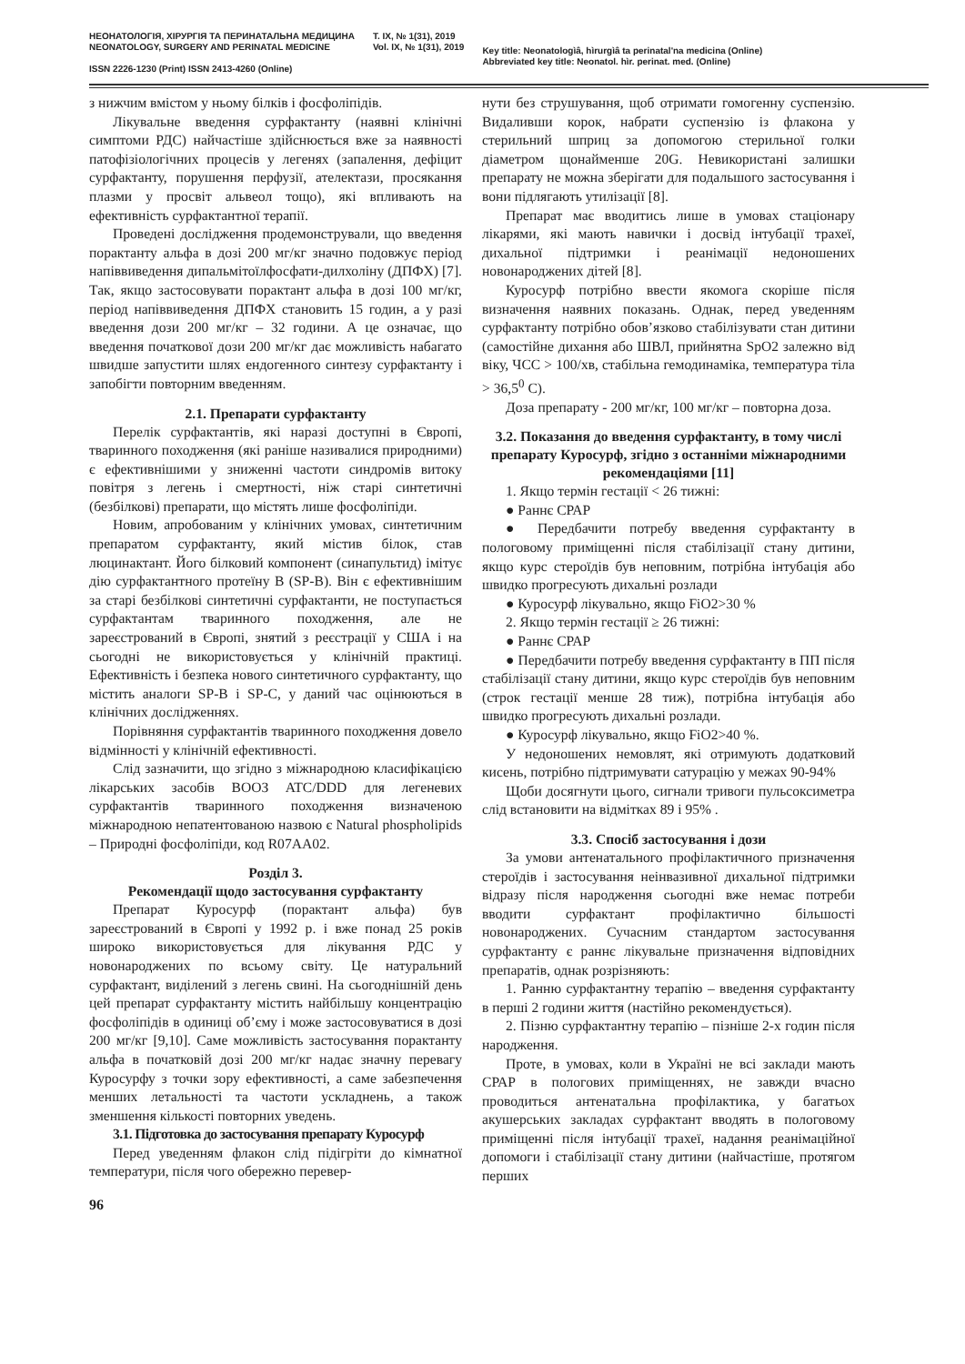НЕОНАТОЛОГІЯ, ХІРУРГІЯ ТА ПЕРИНАТАЛЬНА МЕДИЦИНА
NEONATOLOGY, SURGERY AND PERINATAL MEDICINE
ISSN 2226-1230 (Print) ISSN 2413-4260 (Online)
Т. IX, № 1(31), 2019
Vol. IX, № 1(31), 2019
Key title: Neonatologìâ, hìrurgìâ ta perinatal'na medicina (Online)
Abbreviated key title: Neonatol. hìr. perinat. med. (Online)
з нижчим вмістом у ньому білків і фосфоліпідів.
Лікувальне введення сурфактанту (наявні клінічні симптоми РДС) найчастіше здійснюється вже за наявності патофізіологічних процесів у легенях (запалення, дефіцит сурфактанту, порушення перфузії, ателектази, просякання плазми у просвіт альвеол тощо), які впливають на ефективність сурфактантної терапії.
Проведені дослідження продемонстрували, що введення порактанту альфа в дозі 200 мг/кг значно подовжує період напіввиведення дипальмітоїлфосфати-дилхоліну (ДПФХ) [7]. Так, якщо застосовувати порактант альфа в дозі 100 мг/кг, період напіввиведення ДПФХ становить 15 годин, а у разі введення дози 200 мг/кг – 32 години. А це означає, що введення початкової дози 200 мг/кг дає можливість набагато швидше запустити шлях ендогенного синтезу сурфактанту і запобігти повторним введенням.
2.1. Препарати сурфактанту
Перелік сурфактантів, які наразі доступні в Європі, тваринного походження (які раніше називалися природними) є ефективнішими у зниженні частоти синдромів витоку повітря з легень і смертності, ніж старі синтетичні (безбілкові) препарати, що містять лише фосфоліпіди.
Новим, апробованим у клінічних умовах, синтетичним препаратом сурфактанту, який містив білок, став люцинактант. Його білковий компонент (синапультид) імітує дію сурфактантного протеїну В (SP-B). Він є ефективнішим за старі безбілкові синтетичні сурфактанти, не поступається сурфактантам тваринного походження, але не зареєстрований в Європі, знятий з реєстрації у США і на сьогодні не використовується у клінічній практиці. Ефективність і безпека нового синтетичного сурфактанту, що містить аналоги SP-B і SP-C, у даний час оцінюються в клінічних дослідженнях.
Порівняння сурфактантів тваринного походження довело відмінності у клінічній ефективності.
Слід зазначити, що згідно з міжнародною класифікацією лікарських засобів ВООЗ ATC/DDD для легеневих сурфактантів тваринного походження визначеною міжнародною непатентованою назвою є Natural phospholipids – Природні фосфоліпіди, код R07AA02.
Розділ 3.
Рекомендації щодо застосування сурфактанту
Препарат Куросурф (порактант альфа) був зареєстрований в Європі у 1992 р. і вже понад 25 років широко використовується для лікування РДС у новонароджених по всьому світу. Це натуральний сурфактант, виділений з легень свині. На сьогоднішній день цей препарат сурфактанту містить найбільшу концентрацію фосфоліпідів в одиниці об’єму і може застосовуватися в дозі 200 мг/кг [9,10]. Саме можливість застосування порактанту альфа в початковій дозі 200 мг/кг надає значну перевагу Куросурфу з точки зору ефективності, а саме забезпечення менших летальності та частоти ускладнень, а також зменшення кількості повторних уведень.
3.1. Підготовка до застосування препарату Куросурф
Перед уведенням флакон слід підігріти до кімнатної температури, після чого обережно перевер-
нути без струшування, щоб отримати гомогенну суспензію. Видаливши корок, набрати суспензію із флакона у стерильний шприц за допомогою стерильної голки діаметром щонайменше 20G. Невикористані залишки препарату не можна зберігати для подальшого застосування і вони підлягають утилізації [8].
Препарат має вводитись лише в умовах стаціонару лікарями, які мають навички і досвід інтубації трахеї, дихальної підтримки і реанімації недоношених новонароджених дітей [8].
Куросурф потрібно ввести якомога скоріше після визначення наявних показань. Однак, перед уведенням сурфактанту потрібно обов’язково стабілізувати стан дитини (самостійне дихання або ШВЛ, прийнятна SpO2 залежно від віку, ЧСС > 100/хв, стабільна гемодинаміка, температура тіла > 36,5<sup>0</sup> С).
Доза препарату - 200 мг/кг, 100 мг/кг – повторна доза.
3.2. Показання до введення сурфактанту, в тому числі препарату Куросурф, згідно з останніми міжнародними рекомендаціями [11]
1. Якщо термін гестації < 26 тижні:
● Раннє СРАР
● Передбачити потребу введення сурфактанту в пологовому приміщенні після стабілізації стану дитини, якщо курс стероїдів був неповним, потрібна інтубація або швидко прогресують дихальні розлади
● Куросурф лікувально, якщо FiO2>30 %
2. Якщо термін гестації ≥ 26 тижні:
● Раннє СРАР
● Передбачити потребу введення сурфактанту в ПП після стабілізації стану дитини, якщо курс стероїдів був неповним (строк гестації менше 28 тиж), потрібна інтубація або швидко прогресують дихальні розлади.
● Куросурф лікувально, якщо FiO2>40 %.
У недоношених немовлят, які отримують додатковий кисень, потрібно підтримувати сатурацію у межах 90-94%
Щоби досягнути цього, сигнали тривоги пульсоксиметра слід встановити на відмітках 89 і 95% .
3.3. Спосіб застосування і дози
За умови антенатального профілактичного призначення стероїдів і застосування неінвазивної дихальної підтримки відразу після народження сьогодні вже немає потреби вводити сурфактант профілактично більшості новонароджених. Сучасним стандартом застосування сурфактанту є раннє лікувальне призначення відповідних препаратів, однак розрізняють:
1. Ранню сурфактантну терапію – введення сурфактанту в перші 2 години життя (настійно рекомендується).
2. Пізню сурфактантну терапію – пізніше 2-х годин після народження.
Проте, в умовах, коли в Україні не всі заклади мають СРАР в пологових приміщеннях, не завжди вчасно проводиться антенатальна профілактика, у багатьох акушерських закладах сурфактант вводять в пологовому приміщенні після інтубації трахеї, надання реанімаційної допомоги і стабілізації стану дитини (найчастіше, протягом перших
96